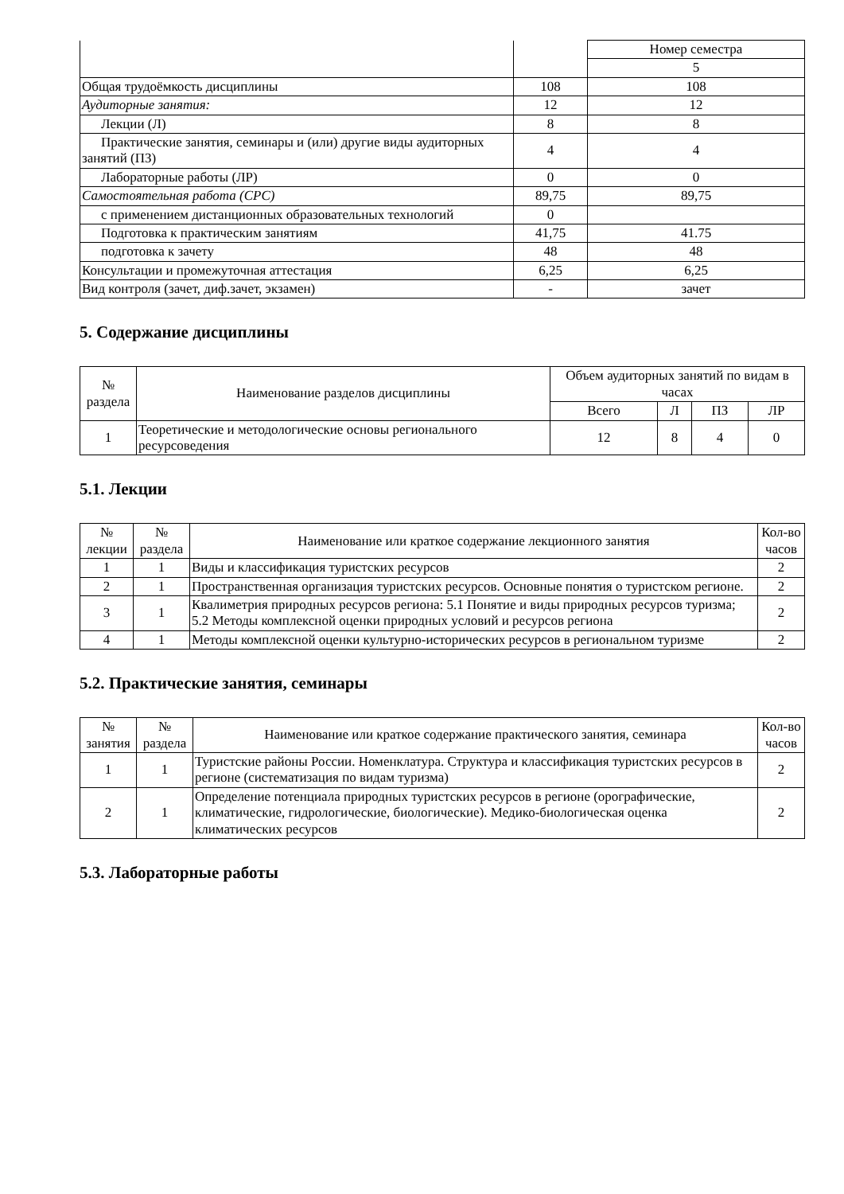| | | Номер семестра |
| | | 5 |
| Общая трудоёмкость дисциплины | 108 | 108 |
| Аудиторные занятия: | 12 | 12 |
| Лекции (Л) | 8 | 8 |
| Практические занятия, семинары и (или) другие виды аудиторных занятий (ПЗ) | 4 | 4 |
| Лабораторные работы (ЛР) | 0 | 0 |
| Самостоятельная работа (СРС) | 89,75 | 89,75 |
| с применением дистанционных образовательных технологий | 0 | |
| Подготовка к практическим занятиям | 41,75 | 41.75 |
| подготовка к зачету | 48 | 48 |
| Консультации и промежуточная аттестация | 6,25 | 6,25 |
| Вид контроля (зачет, диф.зачет, экзамен) | - | зачет |
5. Содержание дисциплины
| № раздела | Наименование разделов дисциплины | Объем аудиторных занятий по видам в часах | | | |
| --- | --- | --- | --- | --- | --- |
| | | Всего | Л | ПЗ | ЛР |
| 1 | Теоретические и методологические основы регионального ресурсоведения | 12 | 8 | 4 | 0 |
5.1. Лекции
| № лекции | № раздела | Наименование или краткое содержание лекционного занятия | Кол-во часов |
| --- | --- | --- | --- |
| 1 | 1 | Виды и классификация туристских ресурсов | 2 |
| 2 | 1 | Пространственная организация туристских ресурсов. Основные понятия о туристском регионе. | 2 |
| 3 | 1 | Квалиметрия природных ресурсов региона: 5.1 Понятие и виды природных ресурсов туризма; 5.2 Методы комплексной оценки природных условий и ресурсов региона | 2 |
| 4 | 1 | Методы комплексной оценки культурно-исторических ресурсов в региональном туризме | 2 |
5.2. Практические занятия, семинары
| № занятия | № раздела | Наименование или краткое содержание практического занятия, семинара | Кол-во часов |
| --- | --- | --- | --- |
| 1 | 1 | Туристские районы России. Номенклатура. Структура и классификация туристских ресурсов в регионе (систематизация по видам туризма) | 2 |
| 2 | 1 | Определение потенциала природных туристских ресурсов в регионе (орографические, климатические, гидрологические, биологические). Медико-биологическая оценка климатических ресурсов | 2 |
5.3. Лабораторные работы